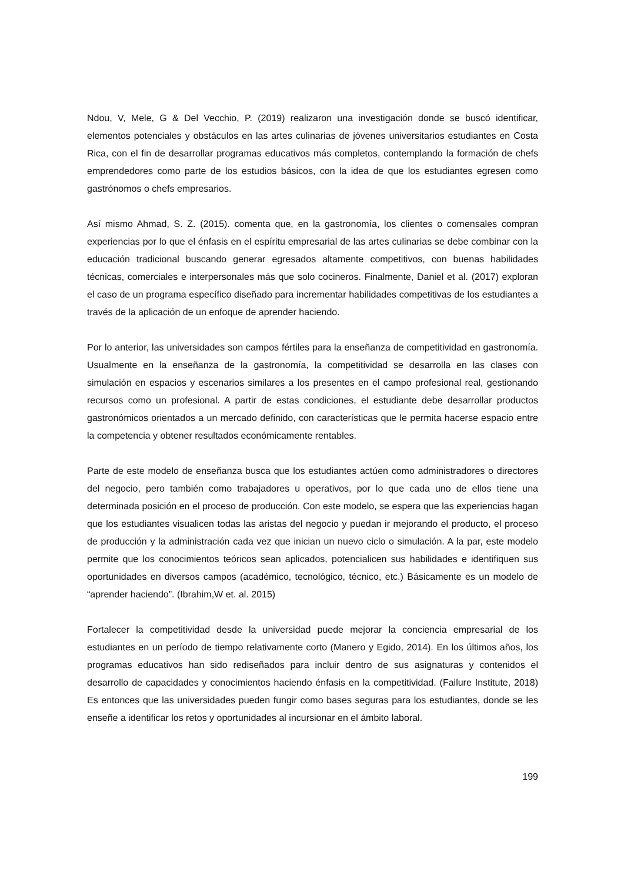Ndou, V, Mele, G & Del Vecchio, P. (2019) realizaron una investigación donde se buscó identificar, elementos potenciales y obstáculos en las artes culinarias de jóvenes universitarios estudiantes en Costa Rica, con el fin de desarrollar programas educativos más completos, contemplando la formación de chefs emprendedores como parte de los estudios básicos, con la idea de que los estudiantes egresen como gastrónomos o chefs empresarios.
Así mismo Ahmad, S. Z. (2015). comenta que, en la gastronomía, los clientes o comensales compran experiencias por lo que el énfasis en el espíritu empresarial de las artes culinarias se debe combinar con la educación tradicional buscando generar egresados altamente competitivos, con buenas habilidades técnicas, comerciales e interpersonales más que solo cocineros. Finalmente, Daniel et al. (2017) exploran el caso de un programa específico diseñado para incrementar habilidades competitivas de los estudiantes a través de la aplicación de un enfoque de aprender haciendo.
Por lo anterior, las universidades son campos fértiles para la enseñanza de competitividad en gastronomía. Usualmente en la enseñanza de la gastronomía, la competitividad se desarrolla en las clases con simulación en espacios y escenarios similares a los presentes en el campo profesional real, gestionando recursos como un profesional. A partir de estas condiciones, el estudiante debe desarrollar productos gastronómicos orientados a un mercado definido, con características que le permita hacerse espacio entre la competencia y obtener resultados económicamente rentables.
Parte de este modelo de enseñanza busca que los estudiantes actúen como administradores o directores del negocio, pero también como trabajadores u operativos, por lo que cada uno de ellos tiene una determinada posición en el proceso de producción. Con este modelo, se espera que las experiencias hagan que los estudiantes visualicen todas las aristas del negocio y puedan ir mejorando el producto, el proceso de producción y la administración cada vez que inician un nuevo ciclo o simulación. A la par, este modelo permite que los conocimientos teóricos sean aplicados, potencialicen sus habilidades e identifiquen sus oportunidades en diversos campos (académico, tecnológico, técnico, etc.) Básicamente es un modelo de “aprender haciendo”. (Ibrahim,W et. al. 2015)
Fortalecer la competitividad desde la universidad puede mejorar la conciencia empresarial de los estudiantes en un período de tiempo relativamente corto (Manero y Egido, 2014). En los últimos años, los programas educativos han sido rediseñados para incluir dentro de sus asignaturas y contenidos el desarrollo de capacidades y conocimientos haciendo énfasis en la competitividad. (Failure Institute, 2018) Es entonces que las universidades pueden fungir como bases seguras para los estudiantes, donde se les enseñe a identificar los retos y oportunidades al incursionar en el ámbito laboral.
199